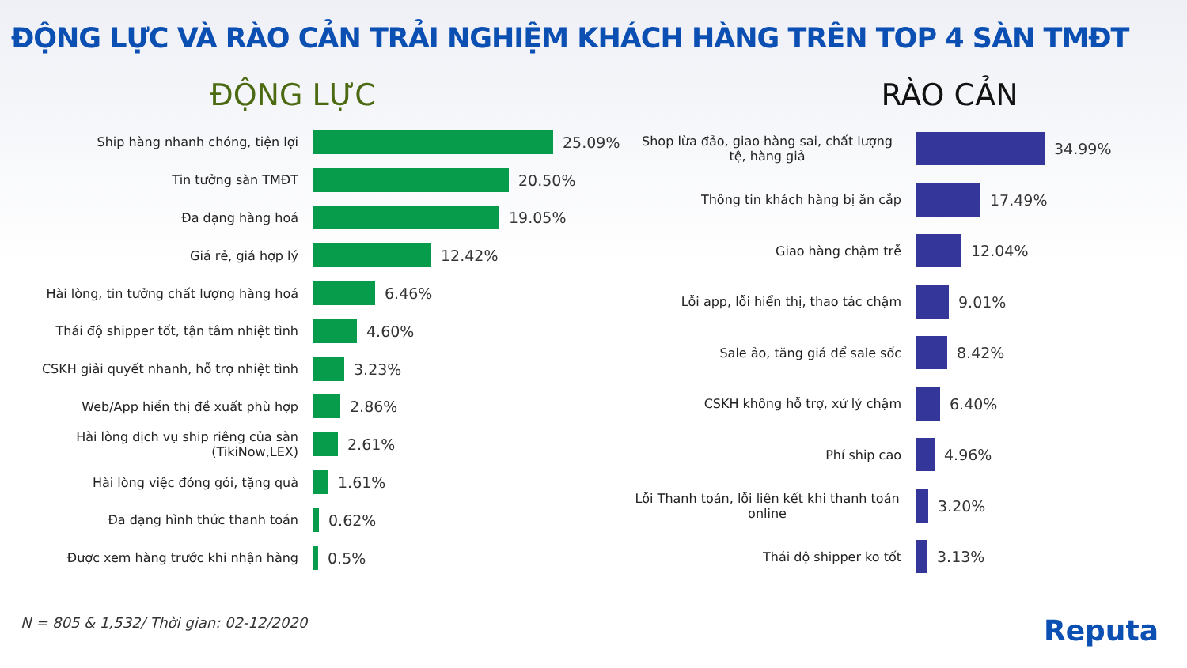ĐỘNG LỰC VÀ RÀO CẢN TRẢI NGHIỆM KHÁCH HÀNG TRÊN TOP 4 SÀN TMĐT
ĐỘNG LỰC
Ship hàng nhanh chóng, tiện lợi
25.09%
Tin tưởng sàn TMĐT
20.50%
Đa dạng hàng hoá
19.05%
Giá rẻ, giá hợp lý
12.42%
Hài lòng, tin tưởng chất lượng hàng hoá
6.46%
Thái độ shipper tốt, tận tâm nhiệt tình
4.60%
CSKH giải quyết nhanh, hỗ trợ nhiệt tình
3.23%
Web/App hiển thị đề xuất phù hợp
2.86%
Hài lòng dịch vụ ship riêng của sàn (TikiNow,LEX)
2.61%
Hài lòng việc đóng gói, tặng quà
1.61%
Đa dạng hình thức thanh toán
0.62%
Được xem hàng trước khi nhận hàng
0.5%
RÀO CẢN
Shop lừa đảo, giao hàng sai, chất lượng tệ, hàng giả
34.99%
Thông tin khách hàng bị ăn cắp
17.49%
Giao hàng chậm trễ
12.04%
Lỗi app, lỗi hiển thị, thao tác chậm
9.01%
Sale ảo, tăng giá để sale sốc
8.42%
CSKH không hỗ trợ, xử lý chậm
6.40%
Phí ship cao
4.96%
Lỗi Thanh toán, lỗi liên kết khi thanh toán online
3.20%
Thái độ shipper ko tốt
3.13%
N = 805 & 1,532/ Thời gian: 02-12/2020 Reputa